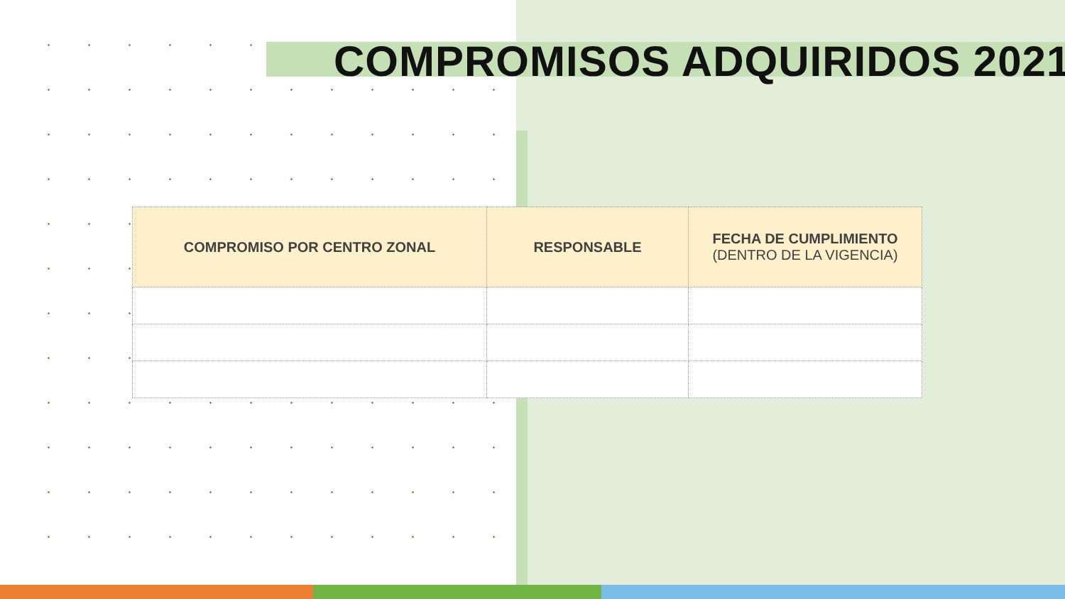COMPROMISOS ADQUIRIDOS 2021
| COMPROMISO POR CENTRO ZONAL | RESPONSABLE | FECHA DE CUMPLIMIENTO (DENTRO DE LA VIGENCIA) |
| --- | --- | --- |